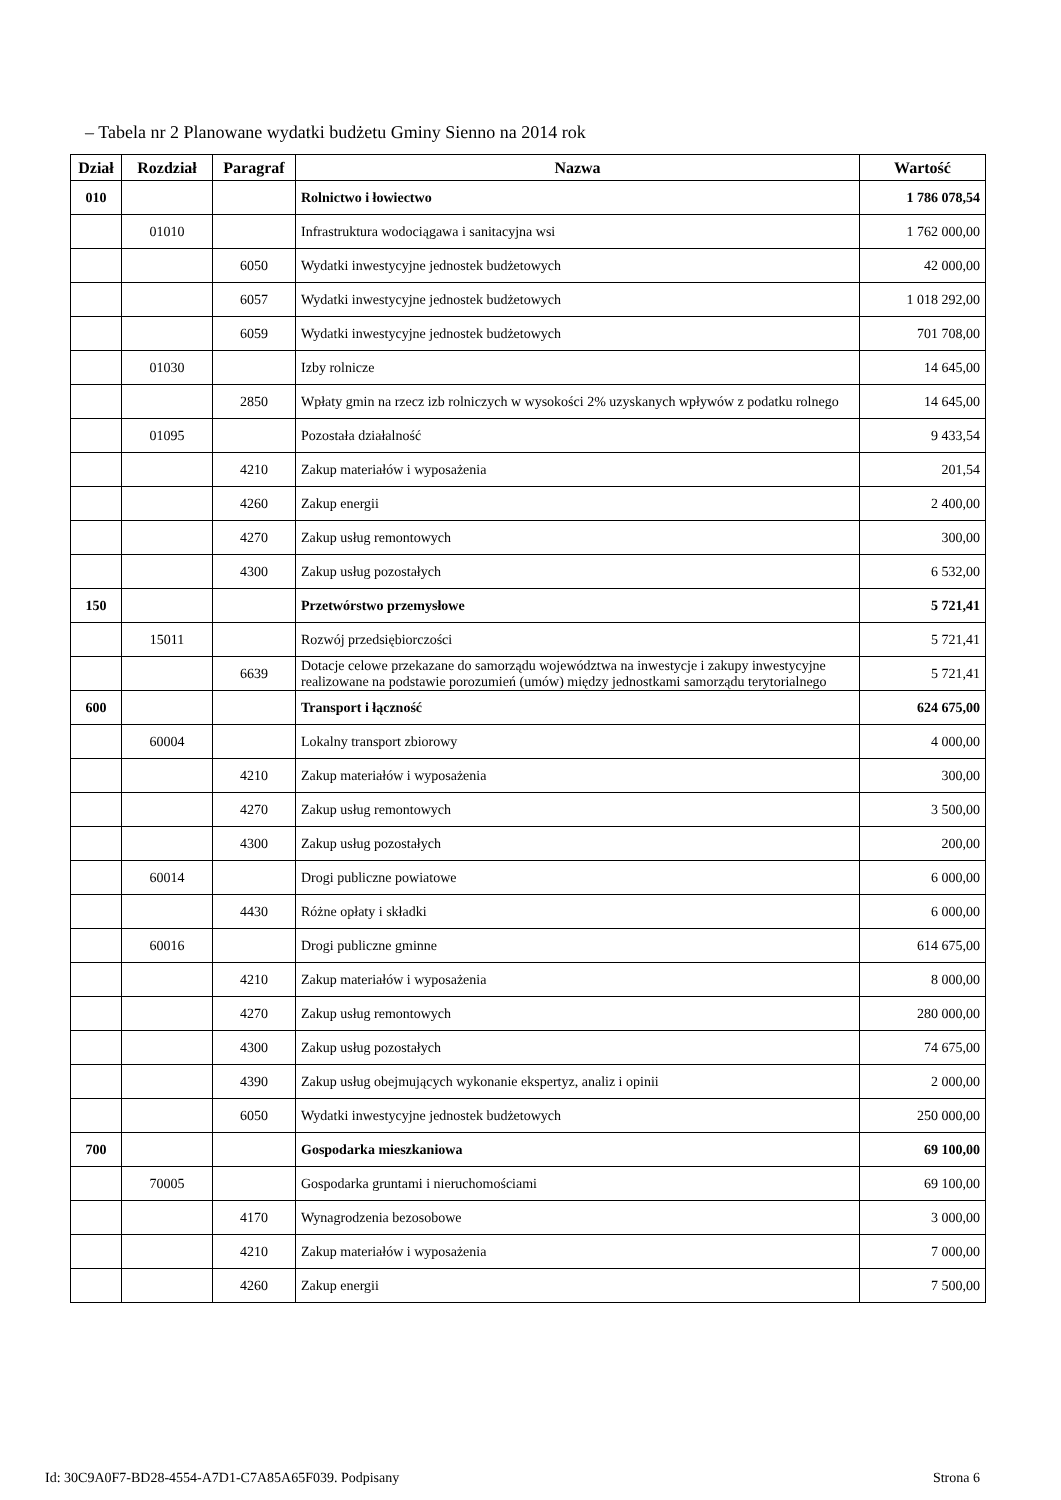– Tabela nr 2 Planowane wydatki budżetu Gminy Sienno na 2014 rok
| Dział | Rozdział | Paragraf | Nazwa | Wartość |
| --- | --- | --- | --- | --- |
| 010 | | | Rolnictwo i łowiectwo | 1 786 078,54 |
| | 01010 | | Infrastruktura wodociągawa i sanitacyjna wsi | 1 762 000,00 |
| | | 6050 | Wydatki inwestycyjne jednostek budżetowych | 42 000,00 |
| | | 6057 | Wydatki inwestycyjne jednostek budżetowych | 1 018 292,00 |
| | | 6059 | Wydatki inwestycyjne jednostek budżetowych | 701 708,00 |
| | 01030 | | Izby rolnicze | 14 645,00 |
| | | 2850 | Wpłaty gmin na rzecz izb rolniczych w wysokości 2% uzyskanych wpływów z podatku rolnego | 14 645,00 |
| | 01095 | | Pozostała działalność | 9 433,54 |
| | | 4210 | Zakup materiałów i wyposażenia | 201,54 |
| | | 4260 | Zakup energii | 2 400,00 |
| | | 4270 | Zakup usług remontowych | 300,00 |
| | | 4300 | Zakup usług pozostałych | 6 532,00 |
| 150 | | | Przetwórstwo przemysłowe | 5 721,41 |
| | 15011 | | Rozwój przedsiębiorczości | 5 721,41 |
| | | 6639 | Dotacje celowe przekazane do samorządu województwa na inwestycje i zakupy inwestycyjne realizowane na podstawie porozumień (umów) między jednostkami samorządu terytorialnego | 5 721,41 |
| 600 | | | Transport i łączność | 624 675,00 |
| | 60004 | | Lokalny transport zbiorowy | 4 000,00 |
| | | 4210 | Zakup materiałów i wyposażenia | 300,00 |
| | | 4270 | Zakup usług remontowych | 3 500,00 |
| | | 4300 | Zakup usług pozostałych | 200,00 |
| | 60014 | | Drogi publiczne powiatowe | 6 000,00 |
| | | 4430 | Różne opłaty i składki | 6 000,00 |
| | 60016 | | Drogi publiczne gminne | 614 675,00 |
| | | 4210 | Zakup materiałów i wyposażenia | 8 000,00 |
| | | 4270 | Zakup usług remontowych | 280 000,00 |
| | | 4300 | Zakup usług pozostałych | 74 675,00 |
| | | 4390 | Zakup usług obejmujących wykonanie ekspertyz, analiz i opinii | 2 000,00 |
| | | 6050 | Wydatki inwestycyjne jednostek budżetowych | 250 000,00 |
| 700 | | | Gospodarka mieszkaniowa | 69 100,00 |
| | 70005 | | Gospodarka gruntami i nieruchomościami | 69 100,00 |
| | | 4170 | Wynagrodzenia bezosobowe | 3 000,00 |
| | | 4210 | Zakup materiałów i wyposażenia | 7 000,00 |
| | | 4260 | Zakup energii | 7 500,00 |
Id: 30C9A0F7-BD28-4554-A7D1-C7A85A65F039. Podpisany Strona 6